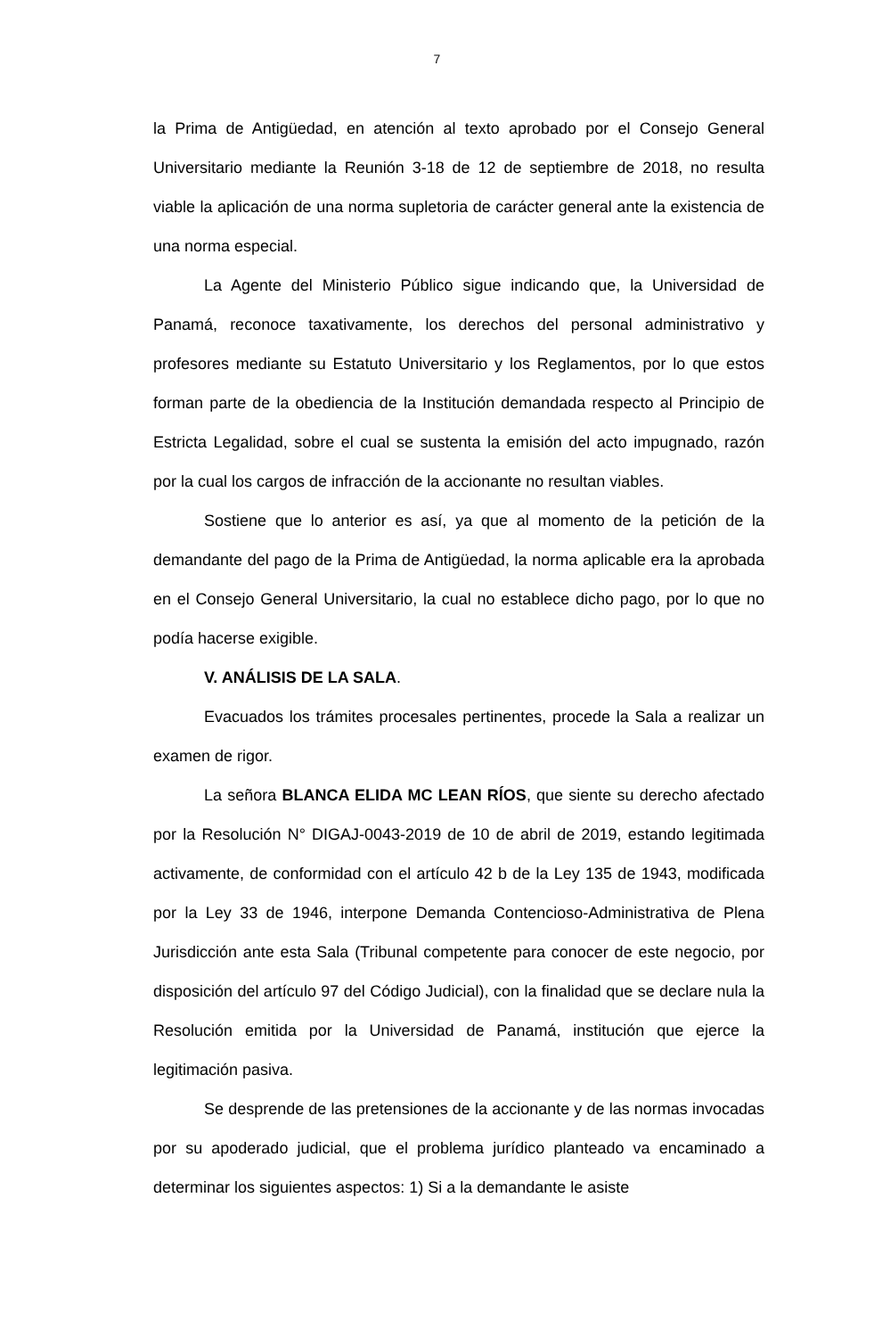7
la Prima de Antigüedad, en atención al texto aprobado por el Consejo General Universitario mediante la Reunión 3-18 de 12 de septiembre de 2018, no resulta viable la aplicación de una norma supletoria de carácter general ante la existencia de una norma especial.
La Agente del Ministerio Público sigue indicando que, la Universidad de Panamá, reconoce taxativamente, los derechos del personal administrativo y profesores mediante su Estatuto Universitario y los Reglamentos, por lo que estos forman parte de la obediencia de la Institución demandada respecto al Principio de Estricta Legalidad, sobre el cual se sustenta la emisión del acto impugnado, razón por la cual los cargos de infracción de la accionante no resultan viables.
Sostiene que lo anterior es así, ya que al momento de la petición de la demandante del pago de la Prima de Antigüedad, la norma aplicable era la aprobada en el Consejo General Universitario, la cual no establece dicho pago, por lo que no podía hacerse exigible.
V. ANÁLISIS DE LA SALA.
Evacuados los trámites procesales pertinentes, procede la Sala a realizar un examen de rigor.
La señora BLANCA ELIDA MC LEAN RÍOS, que siente su derecho afectado por la Resolución N° DIGAJ-0043-2019 de 10 de abril de 2019, estando legitimada activamente, de conformidad con el artículo 42 b de la Ley 135 de 1943, modificada por la Ley 33 de 1946, interpone Demanda Contencioso-Administrativa de Plena Jurisdicción ante esta Sala (Tribunal competente para conocer de este negocio, por disposición del artículo 97 del Código Judicial), con la finalidad que se declare nula la Resolución emitida por la Universidad de Panamá, institución que ejerce la legitimación pasiva.
Se desprende de las pretensiones de la accionante y de las normas invocadas por su apoderado judicial, que el problema jurídico planteado va encaminado a determinar los siguientes aspectos: 1) Si a la demandante le asiste